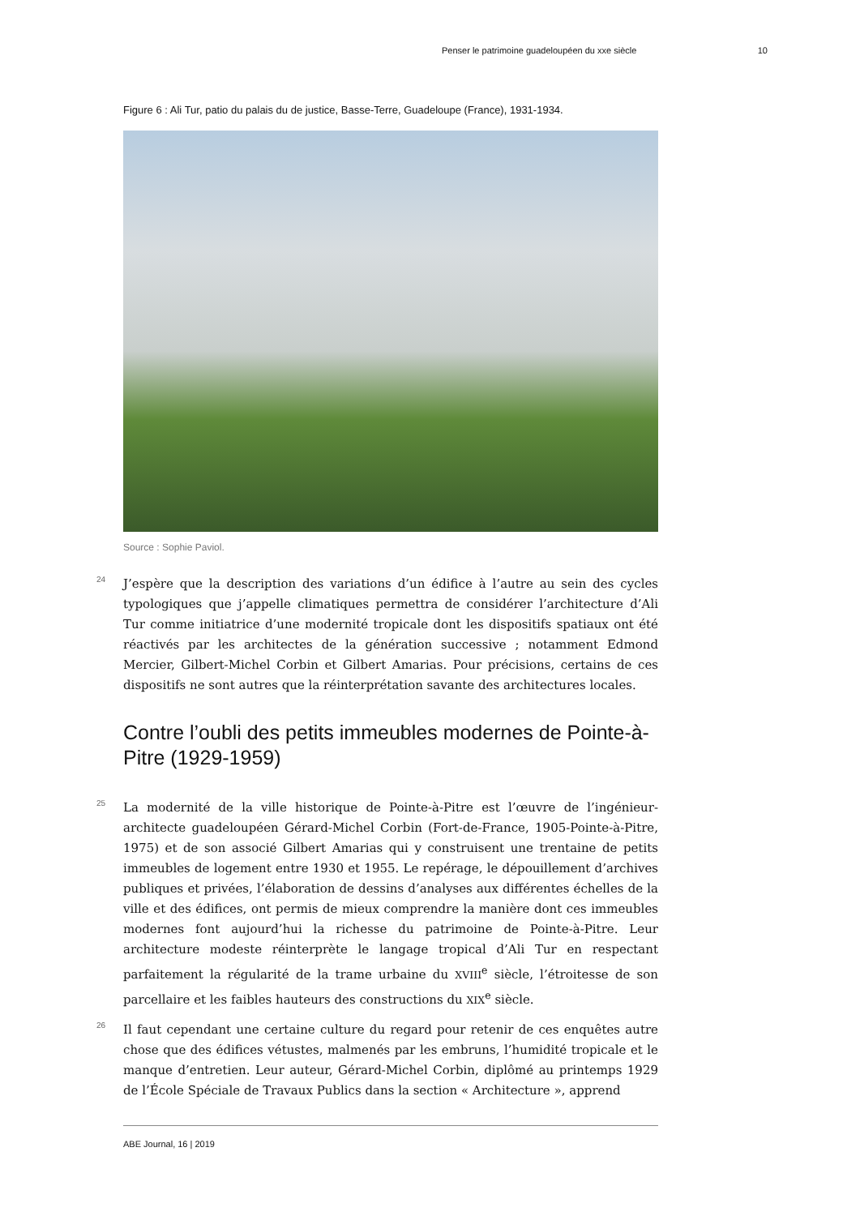Penser le patrimoine guadeloupéen du xxe siècle 10
Figure 6 : Ali Tur, patio du palais du de justice, Basse-Terre, Guadeloupe (France), 1931-1934.
Source : Sophie Paviol.
24 J’espère que la description des variations d’un édifice à l’autre au sein des cycles typologiques que j’appelle climatiques permettra de considérer l’architecture d’Ali Tur comme initiatrice d’une modernité tropicale dont les dispositifs spatiaux ont été réactivés par les architectes de la génération successive ; notamment Edmond Mercier, Gilbert-Michel Corbin et Gilbert Amarias. Pour précisions, certains de ces dispositifs ne sont autres que la réinterprétation savante des architectures locales.
Contre l’oubli des petits immeubles modernes de Pointe-à-Pitre (1929-1959)
25 La modernité de la ville historique de Pointe-à-Pitre est l’œuvre de l’ingénieur-architecte guadeloupéen Gérard-Michel Corbin (Fort-de-France, 1905-Pointe-à-Pitre, 1975) et de son associé Gilbert Amarias qui y construisent une trentaine de petits immeubles de logement entre 1930 et 1955. Le repérage, le dépouillement d’archives publiques et privées, l’élaboration de dessins d’analyses aux différentes échelles de la ville et des édifices, ont permis de mieux comprendre la manière dont ces immeubles modernes font aujourd’hui la richesse du patrimoine de Pointe-à-Pitre. Leur architecture modeste réinterprète le langage tropical d’Ali Tur en respectant parfaitement la régularité de la trame urbaine du XVIII<sup>e</sup> siècle, l’étroitesse de son parcellaire et les faibles hauteurs des constructions du XIX<sup>e</sup> siècle.
26 Il faut cependant une certaine culture du regard pour retenir de ces enquêtes autre chose que des édifices vétustes, malmenés par les embruns, l’humidité tropicale et le manque d’entretien. Leur auteur, Gérard-Michel Corbin, diplômé au printemps 1929 de l’École Spéciale de Travaux Publics dans la section « Architecture », apprend
ABE Journal, 16 | 2019